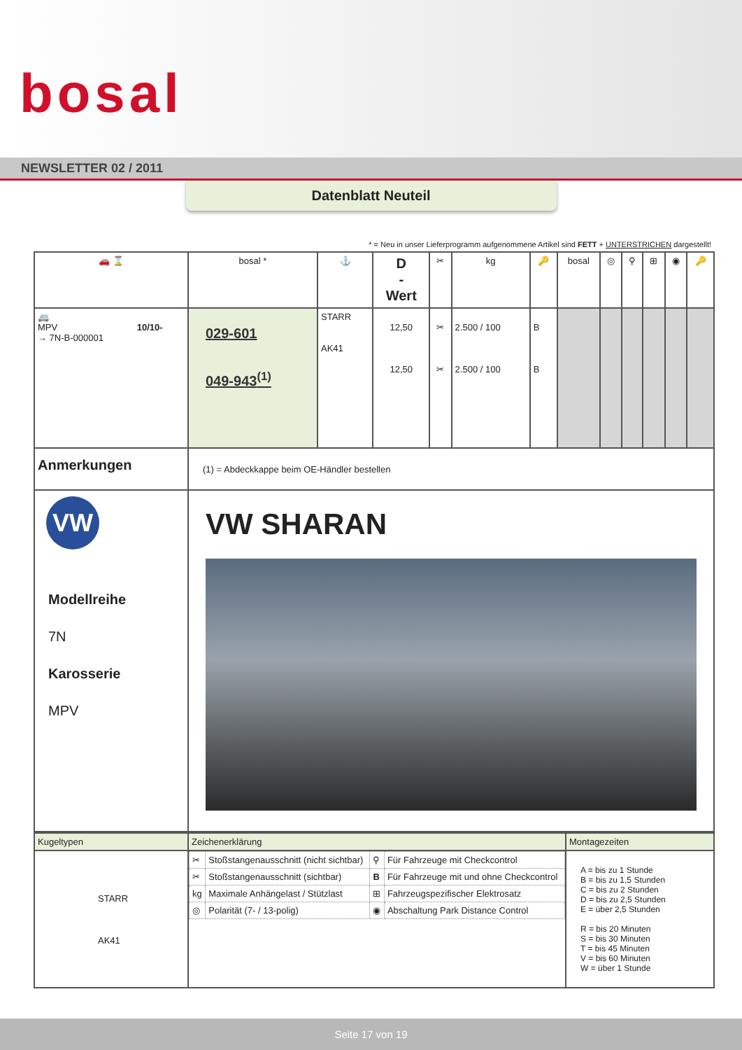bosal
NEWSLETTER 02 / 2011
Datenblatt Neuteil
* = Neu in unser Lieferprogramm aufgenommene Artikel sind FETT + UNTERSTRICHEN dargestellt!
| 🚗 ⌛ | bosal * | ⚓ | D - Wert | ✂ | kg | 🔑 | bosal | ◎ | ⚲ | ⊞ | ◉ | 🔑 |
| 🚐 MPV 10/10- → 7N-B-000001 | 029-601 049-943<sup>(1)</sup> | STARR AK41 | 12,50 12,50 | ✂ ✂ | 2.500 / 100 2.500 / 100 | B B | | | | | | |
| Anmerkungen | (1) = Abdeckkappe beim OE-Händler bestellen | | | | | | | | | | | |
| VW Modellreihe 7N Karosserie MPV | VW SHARAN | | | | | | | | | | | |
| Kugeltypen | Zeichenerklärung | Montagezeiten |
| STARR AK41 | / ✂ / Stoßstangenausschnitt (nicht sichtbar) / ⚲ / Für Fahrzeuge mit Checkcontrol / / ✂ / Stoßstangenausschnitt (sichtbar) / B / Für Fahrzeuge mit und ohne Checkcontrol / / kg / Maximale Anhängelast / Stützlast / ⊞ / Fahrzeugspezifischer Elektrosatz / / ◎ / Polarität (7- / 13-polig) / ◉ / Abschaltung Park Distance Control / | A = bis zu 1 Stunde B = bis zu 1,5 Stunden C = bis zu 2 Stunden D = bis zu 2,5 Stunden E = über 2,5 Stunden R = bis 20 Minuten S = bis 30 Minuten T = bis 45 Minuten V = bis 60 Minuten W = über 1 Stunde |
Seite 17 von 19